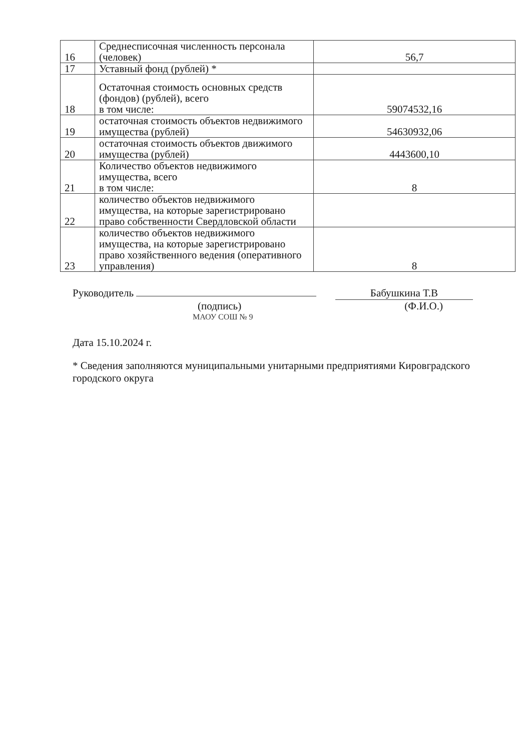| 16 | Среднесписочная численность персонала (человек) | 56,7 |
| 17 | Уставный фонд (рублей) * | |
| 18 | Остаточная стоимость основных средств (фондов) (рублей), всего в том числе: | 59074532,16 |
| 19 | остаточная стоимость объектов недвижимого имущества (рублей) | 54630932,06 |
| 20 | остаточная стоимость объектов движимого имущества (рублей) | 4443600,10 |
| 21 | Количество объектов недвижимого имущества, всего в том числе: | 8 |
| 22 | количество объектов недвижимого имущества, на которые зарегистрировано право собственности Свердловской области | |
| 23 | количество объектов недвижимого имущества, на которые зарегистрировано право хозяйственного ведения (оперативного управления) | 8 |
Руководитель Бабушкина Т.В
(подпись) (Ф.И.О.)
МАОУ СОШ № 9
Дата 15.10.2024 г.
* Сведения заполняются муниципальными унитарными предприятиями Кировградского городского округа